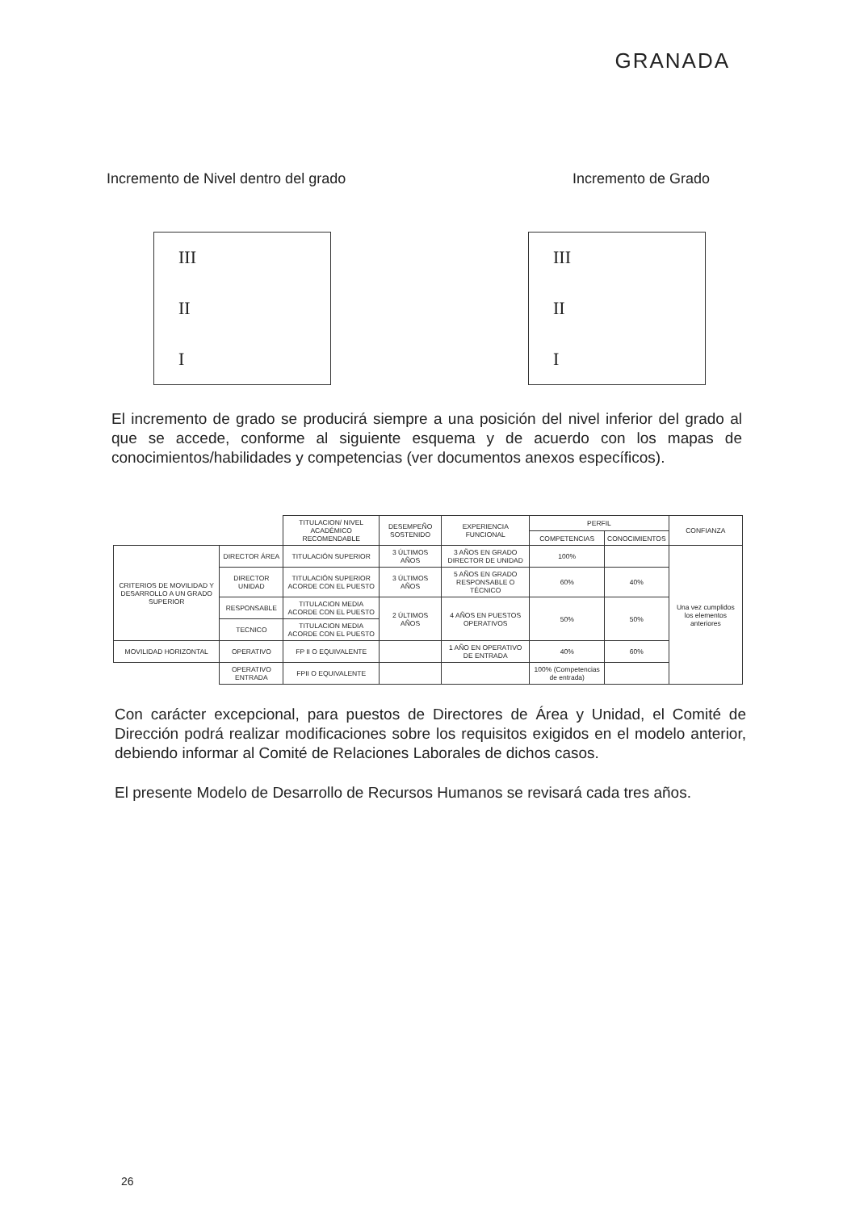GRANADA
Incremento de Nivel dentro del grado Incremento de Grado
III
II
I
III
II
I
El incremento de grado se producirá siempre a una posición del nivel inferior del grado al que se accede, conforme al siguiente esquema y de acuerdo con los mapas de conocimientos/habilidades y competencias (ver documentos anexos específicos).
| | | TITULACION/ NIVEL ACADÉMICO RECOMENDABLE | DESEMPEÑO SOSTENIDO | EXPERIENCIA FUNCIONAL | PERFIL | | CONFIANZA |
| --- | --- | --- | --- | --- | --- | --- | --- |
| | | | | | COMPETENCIAS | CONOCIMIENTOS | |
| CRITERIOS DE MOVILIDAD Y DESARROLLO A UN GRADO SUPERIOR | DIRECTOR ÁREA | TITULACIÓN SUPERIOR | 3 ÚLTIMOS AÑOS | 3 AÑOS EN GRADO DIRECTOR DE UNIDAD | 100% | | Una vez cumplidos los elementos anteriores |
| | DIRECTOR UNIDAD | TITULACIÓN SUPERIOR ACORDE CON EL PUESTO | 3 ÚLTIMOS AÑOS | 5 AÑOS EN GRADO RESPONSABLE O TÉCNICO | 60% | 40% | |
| | RESPONSABLE | TITULACION MEDIA ACORDE CON EL PUESTO | 2 ÚLTIMOS AÑOS | 4 AÑOS EN PUESTOS OPERATIVOS | 50% | 50% | |
| | TECNICO | TITULACION MEDIA ACORDE CON EL PUESTO | | | | | |
| MOVILIDAD HORIZONTAL | OPERATIVO | FP II O EQUIVALENTE | | 1 AÑO EN OPERATIVO DE ENTRADA | 40% | 60% | |
| | OPERATIVO ENTRADA | FPII O EQUIVALENTE | | | 100% (Competencias de entrada) | | |
Con carácter excepcional, para puestos de Directores de Área y Unidad, el Comité de Dirección podrá realizar modificaciones sobre los requisitos exigidos en el modelo anterior, debiendo informar al Comité de Relaciones Laborales de dichos casos.
El presente Modelo de Desarrollo de Recursos Humanos se revisará cada tres años.
26